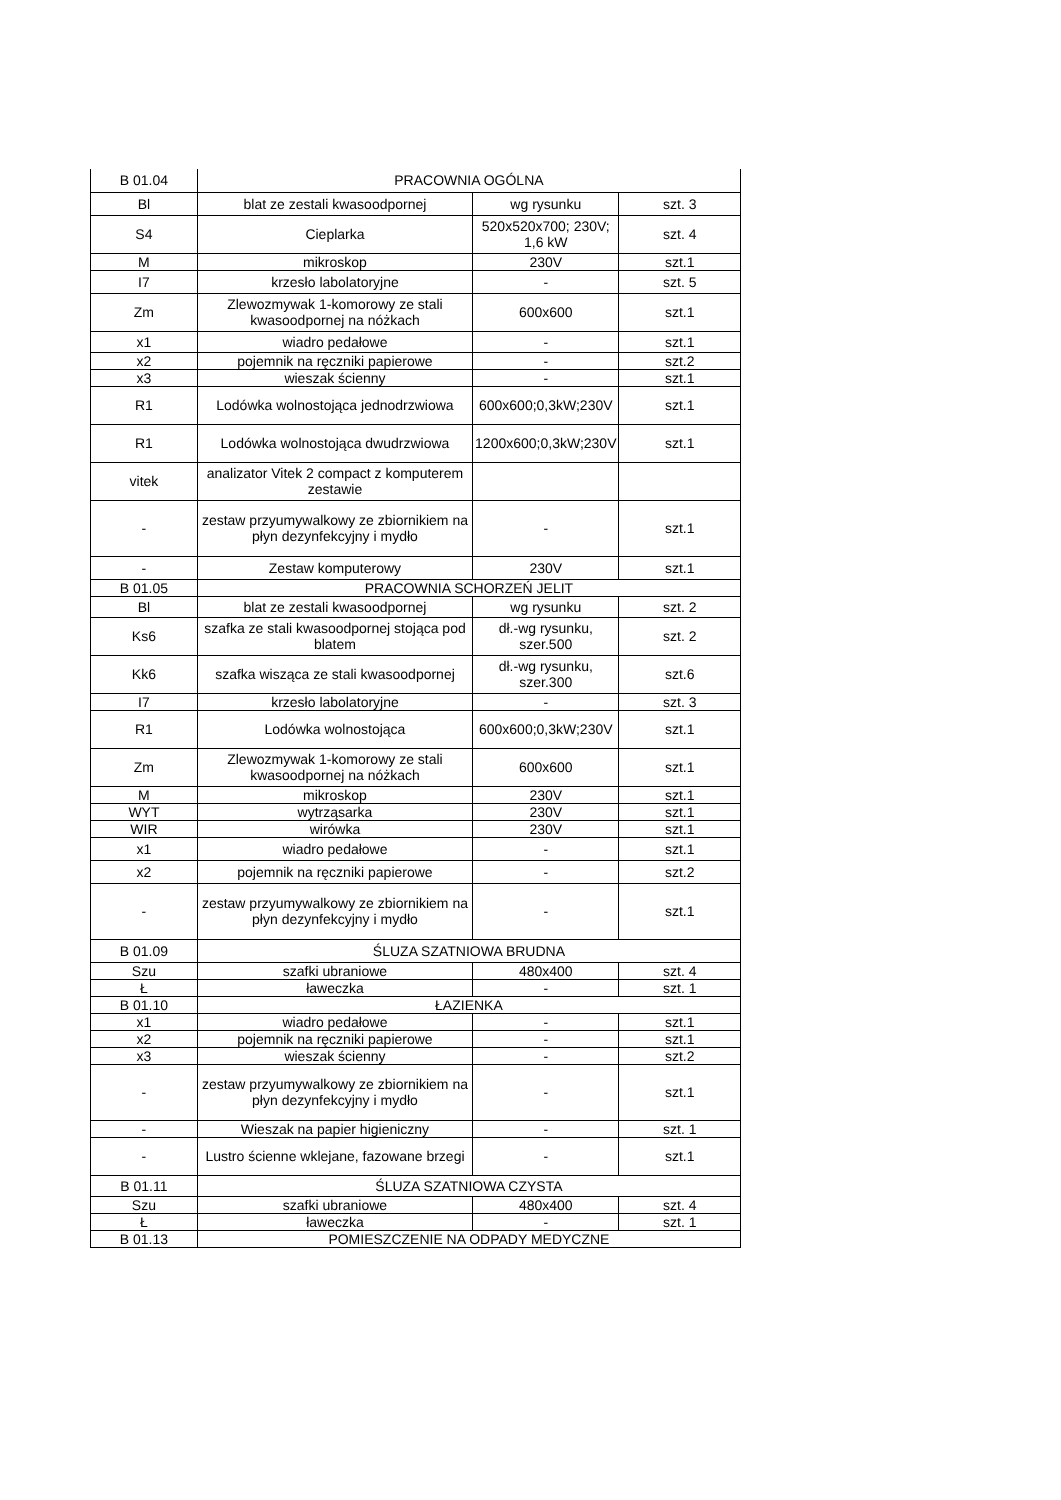| B 01.04 | PRACOWNIA OGÓLNA | | |
| Bl | blat ze zestali kwasoodpornej | wg rysunku | szt. 3 |
| S4 | Cieplarka | 520x520x700; 230V; 1,6 kW | szt. 4 |
| M | mikroskop | 230V | szt.1 |
| I7 | krzesło labolatoryjne | - | szt. 5 |
| Zm | Zlewozmywak 1-komorowy ze stali kwasoodpornej na nóżkach | 600x600 | szt.1 |
| x1 | wiadro pedałowe | - | szt.1 |
| x2 | pojemnik na ręczniki papierowe | - | szt.2 |
| x3 | wieszak ścienny | - | szt.1 |
| R1 | Lodówka wolnostojąca jednodrzwiowa | 600x600;0,3kW;230V | szt.1 |
| R1 | Lodówka wolnostojąca dwudrzwiowa | 1200x600;0,3kW;230V | szt.1 |
| vitek | analizator Vitek 2 compact z komputerem zestawie | | |
| - | zestaw przyumywalkowy ze zbiornikiem na płyn dezynfekcyjny i mydło | - | szt.1 |
| - | Zestaw komputerowy | 230V | szt.1 |
| B 01.05 | PRACOWNIA SCHORZEŃ JELIT | | |
| Bl | blat ze zestali kwasoodpornej | wg rysunku | szt. 2 |
| Ks6 | szafka ze stali kwasoodpornej stojąca pod blatem | dł.-wg rysunku, szer.500 | szt. 2 |
| Kk6 | szafka wisząca ze stali kwasoodpornej | dł.-wg rysunku, szer.300 | szt.6 |
| I7 | krzesło labolatoryjne | - | szt. 3 |
| R1 | Lodówka wolnostojąca | 600x600;0,3kW;230V | szt.1 |
| Zm | Zlewozmywak 1-komorowy ze stali kwasoodpornej na nóżkach | 600x600 | szt.1 |
| M | mikroskop | 230V | szt.1 |
| WYT | wytrząsarka | 230V | szt.1 |
| WIR | wirówka | 230V | szt.1 |
| x1 | wiadro pedałowe | - | szt.1 |
| x2 | pojemnik na ręczniki papierowe | - | szt.2 |
| - | zestaw przyumywalkowy ze zbiornikiem na płyn dezynfekcyjny i mydło | - | szt.1 |
| B 01.09 | ŚLUZA SZATNIOWA BRUDNA | | |
| Szu | szafki ubraniowe | 480x400 | szt. 4 |
| Ł | ławeczka | - | szt. 1 |
| B 01.10 | ŁAZIENKA | | |
| x1 | wiadro pedałowe | - | szt.1 |
| x2 | pojemnik na ręczniki papierowe | - | szt.1 |
| x3 | wieszak ścienny | - | szt.2 |
| - | zestaw przyumywalkowy ze zbiornikiem na płyn dezynfekcyjny i mydło | - | szt.1 |
| - | Wieszak na papier higieniczny | - | szt. 1 |
| - | Lustro ścienne wklejane, fazowane brzegi | - | szt.1 |
| B 01.11 | ŚLUZA SZATNIOWA CZYSTA | | |
| Szu | szafki ubraniowe | 480x400 | szt. 4 |
| Ł | ławeczka | - | szt. 1 |
| B 01.13 | POMIESZCZENIE NA ODPADY MEDYCZNE | | |